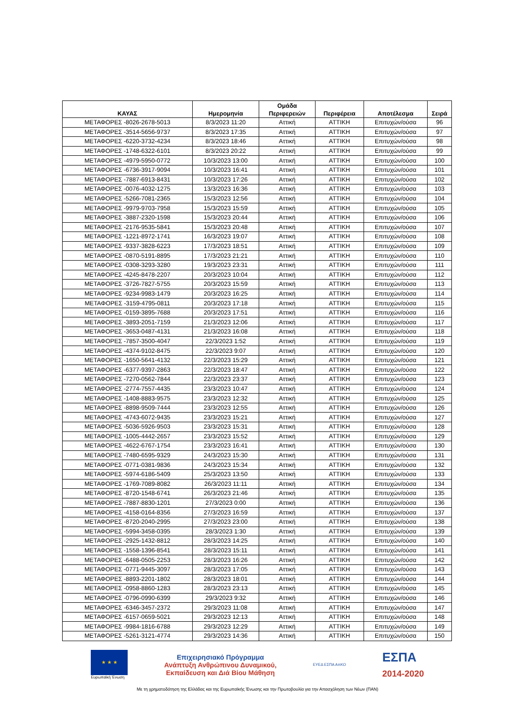| ΚΑΥΑΣ | Ημερομηνία | Ομάδα Περιφερειών | Περιφέρεια | Αποτέλεσμα | Σειρά |
| --- | --- | --- | --- | --- | --- |
| ΜΕΤΑΦΟΡΕΣ -8026-2678-5013 | 8/3/2023 11:20 | Αττική | ΑΤΤΙΚΗ | Επιτυχών/ούσα | 96 |
| ΜΕΤΑΦΟΡΕΣ -3514-5656-9737 | 8/3/2023 17:35 | Αττική | ΑΤΤΙΚΗ | Επιτυχών/ούσα | 97 |
| ΜΕΤΑΦΟΡΕΣ -6220-3732-4234 | 8/3/2023 18:46 | Αττική | ΑΤΤΙΚΗ | Επιτυχών/ούσα | 98 |
| ΜΕΤΑΦΟΡΕΣ -1748-6322-6101 | 8/3/2023 20:22 | Αττική | ΑΤΤΙΚΗ | Επιτυχών/ούσα | 99 |
| ΜΕΤΑΦΟΡΕΣ -4979-5950-0772 | 10/3/2023 13:00 | Αττική | ΑΤΤΙΚΗ | Επιτυχών/ούσα | 100 |
| ΜΕΤΑΦΟΡΕΣ -6736-3917-9094 | 10/3/2023 16:41 | Αττική | ΑΤΤΙΚΗ | Επιτυχών/ούσα | 101 |
| ΜΕΤΑΦΟΡΕΣ -7887-6913-8431 | 10/3/2023 17:26 | Αττική | ΑΤΤΙΚΗ | Επιτυχών/ούσα | 102 |
| ΜΕΤΑΦΟΡΕΣ -0076-4032-1275 | 13/3/2023 16:36 | Αττική | ΑΤΤΙΚΗ | Επιτυχών/ούσα | 103 |
| ΜΕΤΑΦΟΡΕΣ -5266-7081-2365 | 15/3/2023 12:56 | Αττική | ΑΤΤΙΚΗ | Επιτυχών/ούσα | 104 |
| ΜΕΤΑΦΟΡΕΣ -9979-9703-7958 | 15/3/2023 15:59 | Αττική | ΑΤΤΙΚΗ | Επιτυχών/ούσα | 105 |
| ΜΕΤΑΦΟΡΕΣ -3887-2320-1598 | 15/3/2023 20:44 | Αττική | ΑΤΤΙΚΗ | Επιτυχών/ούσα | 106 |
| ΜΕΤΑΦΟΡΕΣ -2176-9535-5841 | 15/3/2023 20:48 | Αττική | ΑΤΤΙΚΗ | Επιτυχών/ούσα | 107 |
| ΜΕΤΑΦΟΡΕΣ -1221-8972-1741 | 16/3/2023 19:07 | Αττική | ΑΤΤΙΚΗ | Επιτυχών/ούσα | 108 |
| ΜΕΤΑΦΟΡΕΣ -9337-3828-6223 | 17/3/2023 18:51 | Αττική | ΑΤΤΙΚΗ | Επιτυχών/ούσα | 109 |
| ΜΕΤΑΦΟΡΕΣ -0870-5191-8895 | 17/3/2023 21:21 | Αττική | ΑΤΤΙΚΗ | Επιτυχών/ούσα | 110 |
| ΜΕΤΑΦΟΡΕΣ -0308-3293-3280 | 19/3/2023 23:31 | Αττική | ΑΤΤΙΚΗ | Επιτυχών/ούσα | 111 |
| ΜΕΤΑΦΟΡΕΣ -4245-8478-2207 | 20/3/2023 10:04 | Αττική | ΑΤΤΙΚΗ | Επιτυχών/ούσα | 112 |
| ΜΕΤΑΦΟΡΕΣ -3726-7827-5755 | 20/3/2023 15:59 | Αττική | ΑΤΤΙΚΗ | Επιτυχών/ούσα | 113 |
| ΜΕΤΑΦΟΡΕΣ -9234-9983-1479 | 20/3/2023 16:25 | Αττική | ΑΤΤΙΚΗ | Επιτυχών/ούσα | 114 |
| ΜΕΤΑΦΟΡΕΣ -3159-4795-0811 | 20/3/2023 17:18 | Αττική | ΑΤΤΙΚΗ | Επιτυχών/ούσα | 115 |
| ΜΕΤΑΦΟΡΕΣ -0159-3895-7688 | 20/3/2023 17:51 | Αττική | ΑΤΤΙΚΗ | Επιτυχών/ούσα | 116 |
| ΜΕΤΑΦΟΡΕΣ -3893-2051-7159 | 21/3/2023 12:06 | Αττική | ΑΤΤΙΚΗ | Επιτυχών/ούσα | 117 |
| ΜΕΤΑΦΟΡΕΣ -3653-0487-4131 | 21/3/2023 16:08 | Αττική | ΑΤΤΙΚΗ | Επιτυχών/ούσα | 118 |
| ΜΕΤΑΦΟΡΕΣ -7857-3500-4047 | 22/3/2023 1:52 | Αττική | ΑΤΤΙΚΗ | Επιτυχών/ούσα | 119 |
| ΜΕΤΑΦΟΡΕΣ -4374-9102-8475 | 22/3/2023 9:07 | Αττική | ΑΤΤΙΚΗ | Επιτυχών/ούσα | 120 |
| ΜΕΤΑΦΟΡΕΣ -1650-5641-4132 | 22/3/2023 15:29 | Αττική | ΑΤΤΙΚΗ | Επιτυχών/ούσα | 121 |
| ΜΕΤΑΦΟΡΕΣ -6377-9397-2863 | 22/3/2023 18:47 | Αττική | ΑΤΤΙΚΗ | Επιτυχών/ούσα | 122 |
| ΜΕΤΑΦΟΡΕΣ -7270-0562-7844 | 22/3/2023 23:37 | Αττική | ΑΤΤΙΚΗ | Επιτυχών/ούσα | 123 |
| ΜΕΤΑΦΟΡΕΣ -2774-7557-4435 | 23/3/2023 10:47 | Αττική | ΑΤΤΙΚΗ | Επιτυχών/ούσα | 124 |
| ΜΕΤΑΦΟΡΕΣ -1408-8883-9575 | 23/3/2023 12:32 | Αττική | ΑΤΤΙΚΗ | Επιτυχών/ούσα | 125 |
| ΜΕΤΑΦΟΡΕΣ -8898-9509-7444 | 23/3/2023 12:55 | Αττική | ΑΤΤΙΚΗ | Επιτυχών/ούσα | 126 |
| ΜΕΤΑΦΟΡΕΣ -4743-6072-9435 | 23/3/2023 15:21 | Αττική | ΑΤΤΙΚΗ | Επιτυχών/ούσα | 127 |
| ΜΕΤΑΦΟΡΕΣ -5036-5926-9503 | 23/3/2023 15:31 | Αττική | ΑΤΤΙΚΗ | Επιτυχών/ούσα | 128 |
| ΜΕΤΑΦΟΡΕΣ -1005-4442-2657 | 23/3/2023 15:52 | Αττική | ΑΤΤΙΚΗ | Επιτυχών/ούσα | 129 |
| ΜΕΤΑΦΟΡΕΣ -4622-6767-1754 | 23/3/2023 16:41 | Αττική | ΑΤΤΙΚΗ | Επιτυχών/ούσα | 130 |
| ΜΕΤΑΦΟΡΕΣ -7480-6595-9329 | 24/3/2023 15:30 | Αττική | ΑΤΤΙΚΗ | Επιτυχών/ούσα | 131 |
| ΜΕΤΑΦΟΡΕΣ -0771-0381-9836 | 24/3/2023 15:34 | Αττική | ΑΤΤΙΚΗ | Επιτυχών/ούσα | 132 |
| ΜΕΤΑΦΟΡΕΣ -5974-6186-5409 | 25/3/2023 13:50 | Αττική | ΑΤΤΙΚΗ | Επιτυχών/ούσα | 133 |
| ΜΕΤΑΦΟΡΕΣ -1769-7089-8082 | 26/3/2023 11:11 | Αττική | ΑΤΤΙΚΗ | Επιτυχών/ούσα | 134 |
| ΜΕΤΑΦΟΡΕΣ -8720-1548-6741 | 26/3/2023 21:46 | Αττική | ΑΤΤΙΚΗ | Επιτυχών/ούσα | 135 |
| ΜΕΤΑΦΟΡΕΣ -7887-8830-1201 | 27/3/2023 0:00 | Αττική | ΑΤΤΙΚΗ | Επιτυχών/ούσα | 136 |
| ΜΕΤΑΦΟΡΕΣ -4158-0164-8356 | 27/3/2023 16:59 | Αττική | ΑΤΤΙΚΗ | Επιτυχών/ούσα | 137 |
| ΜΕΤΑΦΟΡΕΣ -8720-2040-2995 | 27/3/2023 23:00 | Αττική | ΑΤΤΙΚΗ | Επιτυχών/ούσα | 138 |
| ΜΕΤΑΦΟΡΕΣ -5994-3458-0395 | 28/3/2023 1:30 | Αττική | ΑΤΤΙΚΗ | Επιτυχών/ούσα | 139 |
| ΜΕΤΑΦΟΡΕΣ -2925-1432-8812 | 28/3/2023 14:25 | Αττική | ΑΤΤΙΚΗ | Επιτυχών/ούσα | 140 |
| ΜΕΤΑΦΟΡΕΣ -1558-1396-8541 | 28/3/2023 15:11 | Αττική | ΑΤΤΙΚΗ | Επιτυχών/ούσα | 141 |
| ΜΕΤΑΦΟΡΕΣ -6488-0505-2253 | 28/3/2023 16:26 | Αττική | ΑΤΤΙΚΗ | Επιτυχών/ούσα | 142 |
| ΜΕΤΑΦΟΡΕΣ -0771-9445-3097 | 28/3/2023 17:05 | Αττική | ΑΤΤΙΚΗ | Επιτυχών/ούσα | 143 |
| ΜΕΤΑΦΟΡΕΣ -8893-2201-1802 | 28/3/2023 18:01 | Αττική | ΑΤΤΙΚΗ | Επιτυχών/ούσα | 144 |
| ΜΕΤΑΦΟΡΕΣ -0958-8860-1283 | 28/3/2023 23:13 | Αττική | ΑΤΤΙΚΗ | Επιτυχών/ούσα | 145 |
| ΜΕΤΑΦΟΡΕΣ -0796-0990-6399 | 29/3/2023 9:32 | Αττική | ΑΤΤΙΚΗ | Επιτυχών/ούσα | 146 |
| ΜΕΤΑΦΟΡΕΣ -6346-3457-2372 | 29/3/2023 11:08 | Αττική | ΑΤΤΙΚΗ | Επιτυχών/ούσα | 147 |
| ΜΕΤΑΦΟΡΕΣ -6157-0659-5021 | 29/3/2023 12:13 | Αττική | ΑΤΤΙΚΗ | Επιτυχών/ούσα | 148 |
| ΜΕΤΑΦΟΡΕΣ -9984-1816-6788 | 29/3/2023 12:29 | Αττική | ΑΤΤΙΚΗ | Επιτυχών/ούσα | 149 |
| ΜΕΤΑΦΟΡΕΣ -5261-3121-4774 | 29/3/2023 14:36 | Αττική | ΑΤΤΙΚΗ | Επιτυχών/ούσα | 150 |
★ ★ ★
Ευρωπαϊκή Ένωση
Επιχειρησιακό Πρόγραμμα
Ανάπτυξη Ανθρώπινου Δυναμικού,
Εκπαίδευση και Διά Βίου Μάθηση
ΕΥΕΔ ΕΣΠΑ ΑπΚΟ
ΕΣΠΑ
2014-2020
Με τη χρηματοδότηση της Ελλάδας και της Ευρωπαϊκής Ένωσης και την Πρωτοβουλία για την Απασχόληση των Νέων (ΠΑΝ)